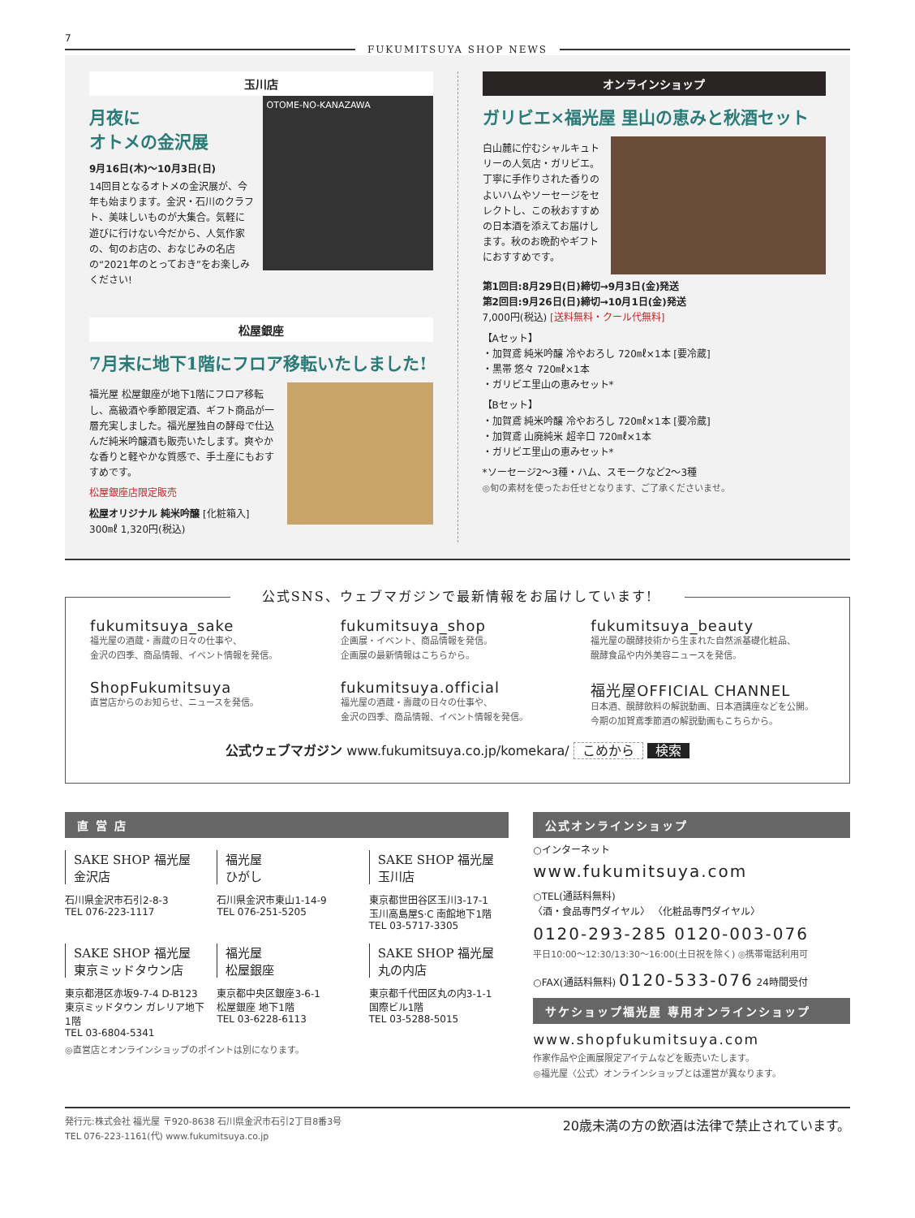7
FUKUMITSUYA SHOP NEWS
玉川店
月夜に
オトメの金沢展
9月16日(木)〜10月3日(日)
14回目となるオトメの金沢展が、今年も始まります。金沢・石川のクラフト、美味しいものが大集合。気軽に遊びに行けない今だから、人気作家の、旬のお店の、おなじみの名店の“2021年のとっておき”をお楽しみください!
OTOME-NO-KANAZAWA
松屋銀座
7月末に地下1階にフロア移転いたしました!
福光屋 松屋銀座が地下1階にフロア移転し、高級酒や季節限定酒、ギフト商品が一層充実しました。福光屋独自の酵母で仕込んだ純米吟醸酒も販売いたします。爽やかな香りと軽やかな質感で、手土産にもおすすめです。
松屋銀座店限定販売
松屋オリジナル 純米吟醸 [化粧箱入]
300㎖ 1,320円(税込)
オンラインショップ
ガリビエ×福光屋 里山の恵みと秋酒セット
白山麓に佇むシャルキュトリーの人気店・ガリビエ。丁寧に手作りされた香りのよいハムやソーセージをセレクトし、この秋おすすめの日本酒を添えてお届けします。秋のお晩酌やギフトにおすすめです。
第1回目:8月29日(日)締切→9月3日(金)発送
第2回目:9月26日(日)締切→10月1日(金)発送
7,000円(税込) [送料無料・クール代無料]
【Aセット】
・加賀鳶 純米吟醸 冷やおろし 720㎖×1本 [要冷蔵]
・黒帯 悠々 720㎖×1本
・ガリビエ里山の恵みセット*
【Bセット】
・加賀鳶 純米吟醸 冷やおろし 720㎖×1本 [要冷蔵]
・加賀鳶 山廃純米 超辛口 720㎖×1本
・ガリビエ里山の恵みセット*
*ソーセージ2〜3種・ハム、スモークなど2〜3種
◎旬の素材を使ったお任せとなります、ご了承くださいませ。
公式SNS、ウェブマガジンで最新情報をお届けしています!
fukumitsuya_sake
福光屋の酒蔵・壽蔵の日々の仕事や、
金沢の四季、商品情報、イベント情報を発信。
fukumitsuya_shop
企画展・イベント、商品情報を発信。
企画展の最新情報はこちらから。
fukumitsuya_beauty
福光屋の醗酵技術から生まれた自然派基礎化粧品、
醗酵食品や内外美容ニュースを発信。
ShopFukumitsuya
直営店からのお知らせ、ニュースを発信。
fukumitsuya.official
福光屋の酒蔵・壽蔵の日々の仕事や、
金沢の四季、商品情報、イベント情報を発信。
福光屋OFFICIAL CHANNEL
日本酒、醗酵飲料の解説動画、日本酒講座などを公開。
今期の加賀鳶季節酒の解説動画もこちらから。
公式ウェブマガジン www.fukumitsuya.co.jp/komekara/ こめから 検索
直 営 店
SAKE SHOP 福光屋
金沢店
石川県金沢市石引2-8-3
TEL 076-223-1117
福光屋
ひがし
石川県金沢市東山1-14-9
TEL 076-251-5205
SAKE SHOP 福光屋
玉川店
東京都世田谷区玉川3-17-1
玉川高島屋S·C 南館地下1階
TEL 03-5717-3305
SAKE SHOP 福光屋
東京ミッドタウン店
東京都港区赤坂9-7-4 D-B123
東京ミッドタウン ガレリア地下1階
TEL 03-6804-5341
福光屋
松屋銀座
東京都中央区銀座3-6-1
松屋銀座 地下1階
TEL 03-6228-6113
SAKE SHOP 福光屋
丸の内店
東京都千代田区丸の内3-1-1
国際ビル1階
TEL 03-5288-5015
◎直営店とオンラインショップのポイントは別になります。
公式オンラインショップ
○インターネット
www.fukumitsuya.com
○TEL(通話料無料)
〈酒・食品専門ダイヤル〉 〈化粧品専門ダイヤル〉
0120-293-285 0120-003-076
平日10:00〜12:30/13:30〜16:00(土日祝を除く) ◎携帯電話利用可
○FAX(通話料無料) 0120-533-076 24時間受付
サケショップ福光屋 専用オンラインショップ
www.shopfukumitsuya.com
作家作品や企画展限定アイテムなどを販売いたします。
◎福光屋〈公式〉オンラインショップとは運営が異なります。
発行元:株式会社 福光屋 〒920-8638 石川県金沢市石引2丁目8番3号
TEL 076-223-1161(代) www.fukumitsuya.co.jp
20歳未満の方の飲酒は法律で禁止されています。